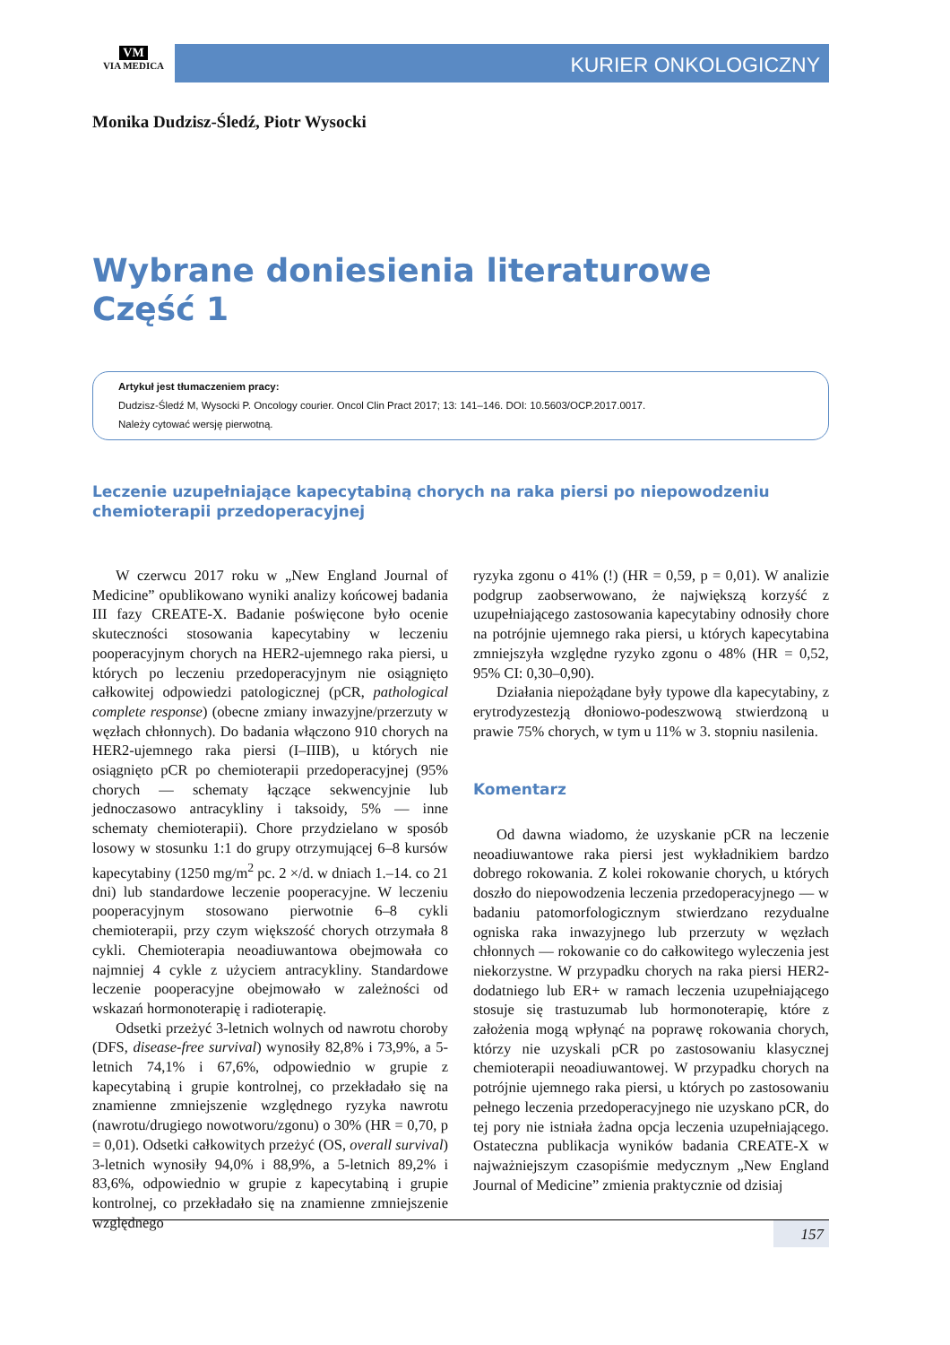VM
VIA MEDICA
KURIER ONKOLOGICZNY
Monika Dudzisz-Śledź, Piotr Wysocki
Wybrane doniesienia literaturowe
Część 1
Artykuł jest tłumaczeniem pracy:
Dudzisz-Śledź M, Wysocki P. Oncology courier. Oncol Clin Pract 2017; 13: 141–146. DOI: 10.5603/OCP.2017.0017.
Należy cytować wersję pierwotną.
Leczenie uzupełniające kapecytabiną chorych na raka piersi po niepowodzeniu chemioterapii przedoperacyjnej
W czerwcu 2017 roku w „New England Journal of Medicine” opublikowano wyniki analizy końcowej badania III fazy CREATE-X. Badanie poświęcone było ocenie skuteczności stosowania kapecytabiny w leczeniu pooperacyjnym chorych na HER2-ujemnego raka piersi, u których po leczeniu przedoperacyjnym nie osiągnięto całkowitej odpowiedzi patologicznej (pCR, pathological complete response) (obecne zmiany inwazyjne/przerzuty w węzłach chłonnych). Do badania włączono 910 chorych na HER2-ujemnego raka piersi (I–IIIB), u których nie osiągnięto pCR po chemioterapii przedoperacyjnej (95% chorych — schematy łączące sekwencyjnie lub jednoczasowo antracykliny i taksoidy, 5% — inne schematy chemioterapii). Chore przydzielano w sposób losowy w stosunku 1:1 do grupy otrzymującej 6–8 kursów kapecytabiny (1250 mg/m<sup>2</sup> pc. 2 ×/d. w dniach 1.–14. co 21 dni) lub standardowe leczenie pooperacyjne. W leczeniu pooperacyjnym stosowano pierwotnie 6–8 cykli chemioterapii, przy czym większość chorych otrzymała 8 cykli. Chemioterapia neoadiuwantowa obejmowała co najmniej 4 cykle z użyciem antracykliny. Standardowe leczenie pooperacyjne obejmowało w zależności od wskazań hormonoterapię i radioterapię.
Odsetki przeżyć 3-letnich wolnych od nawrotu choroby (DFS, disease-free survival) wynosiły 82,8% i 73,9%, a 5-letnich 74,1% i 67,6%, odpowiednio w grupie z kapecytabiną i grupie kontrolnej, co przekładało się na znamienne zmniejszenie względnego ryzyka nawrotu (nawrotu/drugiego nowotworu/zgonu) o 30% (HR = 0,70, p = 0,01). Odsetki całkowitych przeżyć (OS, overall survival) 3-letnich wynosiły 94,0% i 88,9%, a 5-letnich 89,2% i 83,6%, odpowiednio w grupie z kapecytabiną i grupie kontrolnej, co przekładało się na znamienne zmniejszenie względnego
ryzyka zgonu o 41% (!) (HR = 0,59, p = 0,01). W analizie podgrup zaobserwowano, że największą korzyść z uzupełniającego zastosowania kapecytabiny odnosiły chore na potrójnie ujemnego raka piersi, u których kapecytabina zmniejszyła względne ryzyko zgonu o 48% (HR = 0,52, 95% CI: 0,30–0,90).
Działania niepożądane były typowe dla kapecytabiny, z erytrodyzestezją dłoniowo-podeszwową stwierdzoną u prawie 75% chorych, w tym u 11% w 3. stopniu nasilenia.
Komentarz
Od dawna wiadomo, że uzyskanie pCR na leczenie neoadiuwantowe raka piersi jest wykładnikiem bardzo dobrego rokowania. Z kolei rokowanie chorych, u których doszło do niepowodzenia leczenia przedoperacyjnego — w badaniu patomorfologicznym stwierdzano rezydualne ogniska raka inwazyjnego lub przerzuty w węzłach chłonnych — rokowanie co do całkowitego wyleczenia jest niekorzystne. W przypadku chorych na raka piersi HER2-dodatniego lub ER+ w ramach leczenia uzupełniającego stosuje się trastuzumab lub hormonoterapię, które z założenia mogą wpłynąć na poprawę rokowania chorych, którzy nie uzyskali pCR po zastosowaniu klasycznej chemioterapii neoadiuwantowej. W przypadku chorych na potrójnie ujemnego raka piersi, u których po zastosowaniu pełnego leczenia przedoperacyjnego nie uzyskano pCR, do tej pory nie istniała żadna opcja leczenia uzupełniającego. Ostateczna publikacja wyników badania CREATE-X w najważniejszym czasopiśmie medycznym „New England Journal of Medicine” zmienia praktycznie od dzisiaj
157